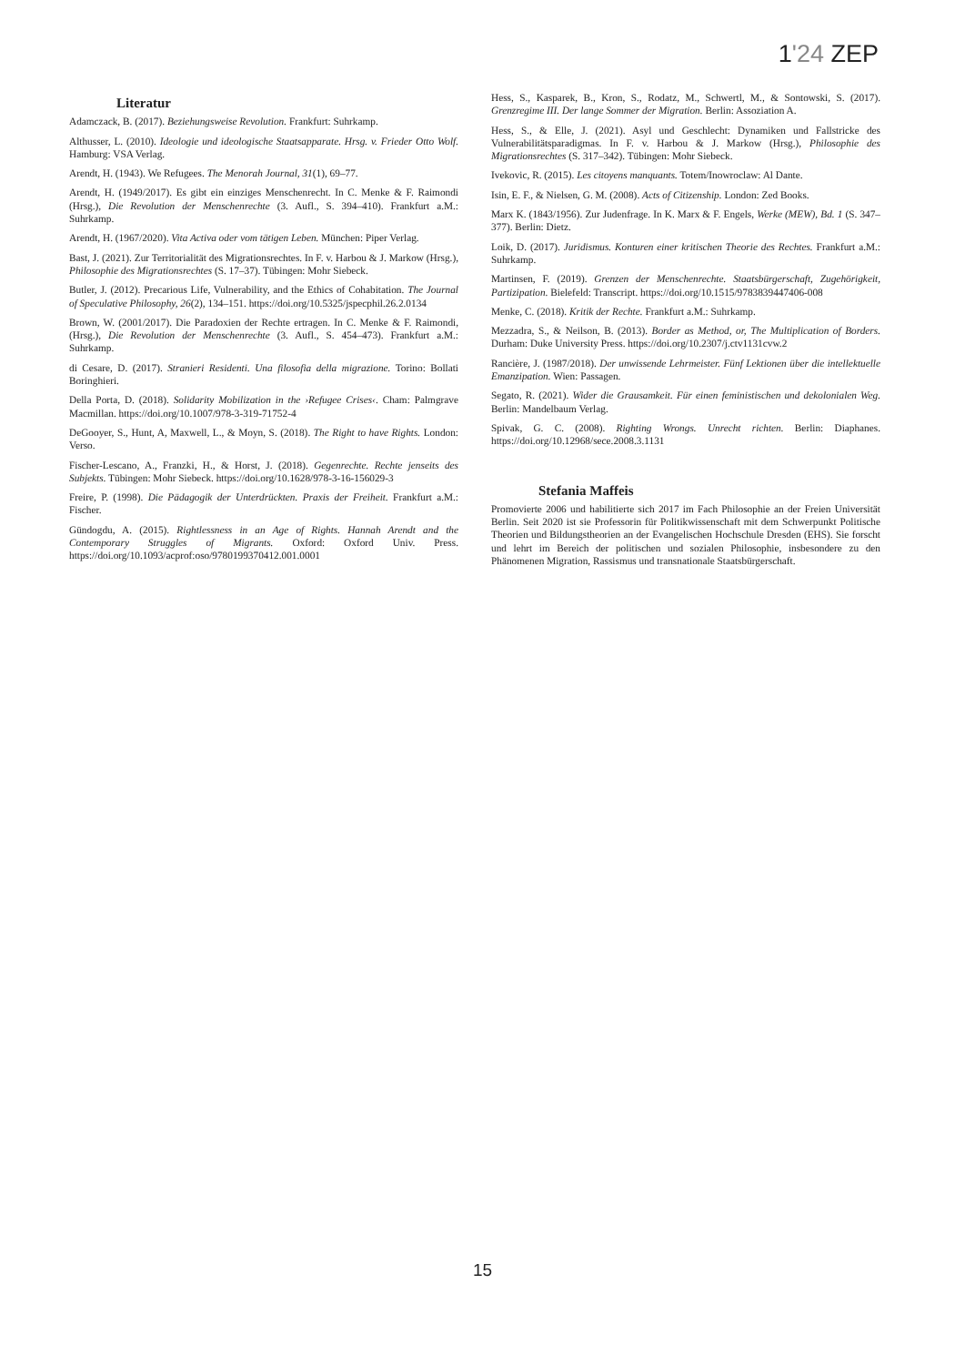1'24 ZEP
Literatur
Adamczack, B. (2017). Beziehungsweise Revolution. Frankfurt: Suhrkamp.
Althusser, L. (2010). Ideologie und ideologische Staatsapparate. Hrsg. v. Frieder Otto Wolf. Hamburg: VSA Verlag.
Arendt, H. (1943). We Refugees. The Menorah Journal, 31(1), 69–77.
Arendt, H. (1949/2017). Es gibt ein einziges Menschenrecht. In C. Menke & F. Raimondi (Hrsg.), Die Revolution der Menschenrechte (3. Aufl., S. 394–410). Frankfurt a.M.: Suhrkamp.
Arendt, H. (1967/2020). Vita Activa oder vom tätigen Leben. München: Piper Verlag.
Bast, J. (2021). Zur Territorialität des Migrationsrechtes. In F. v. Harbou & J. Markow (Hrsg.), Philosophie des Migrationsrechtes (S. 17–37). Tübingen: Mohr Siebeck.
Butler, J. (2012). Precarious Life, Vulnerability, and the Ethics of Cohabitation. The Journal of Speculative Philosophy, 26(2), 134–151. https://doi.org/10.5325/jspecphil.26.2.0134
Brown, W. (2001/2017). Die Paradoxien der Rechte ertragen. In C. Menke & F. Raimondi, (Hrsg.), Die Revolution der Menschenrechte (3. Aufl., S. 454–473). Frankfurt a.M.: Suhrkamp.
di Cesare, D. (2017). Stranieri Residenti. Una filosofia della migrazione. Torino: Bollati Boringhieri.
Della Porta, D. (2018). Solidarity Mobilization in the ›Refugee Crises‹. Cham: Palmgrave Macmillan. https://doi.org/10.1007/978-3-319-71752-4
DeGooyer, S., Hunt, A, Maxwell, L., & Moyn, S. (2018). The Right to have Rights. London: Verso.
Fischer-Lescano, A., Franzki, H., & Horst, J. (2018). Gegenrechte. Rechte jenseits des Subjekts. Tübingen: Mohr Siebeck. https://doi.org/10.1628/978-3-16-156029-3
Freire, P. (1998). Die Pädagogik der Unterdrückten. Praxis der Freiheit. Frankfurt a.M.: Fischer.
Gündogdu, A. (2015). Rightlessness in an Age of Rights. Hannah Arendt and the Contemporary Struggles of Migrants. Oxford: Oxford Univ. Press. https://doi.org/10.1093/acprof:oso/9780199370412.001.0001
Hess, S., Kasparek, B., Kron, S., Rodatz, M., Schwertl, M., & Sontowski, S. (2017). Grenzregime III. Der lange Sommer der Migration. Berlin: Assoziation A.
Hess, S., & Elle, J. (2021). Asyl und Geschlecht: Dynamiken und Fallstricke des Vulnerabilitätsparadigmas. In F. v. Harbou & J. Markow (Hrsg.), Philosophie des Migrationsrechtes (S. 317–342). Tübingen: Mohr Siebeck.
Ivekovic, R. (2015). Les citoyens manquants. Totem/Inowroclaw: Al Dante.
Isin, E. F., & Nielsen, G. M. (2008). Acts of Citizenship. London: Zed Books.
Marx K. (1843/1956). Zur Judenfrage. In K. Marx & F. Engels, Werke (MEW), Bd. 1 (S. 347–377). Berlin: Dietz.
Loik, D. (2017). Juridismus. Konturen einer kritischen Theorie des Rechtes. Frankfurt a.M.: Suhrkamp.
Martinsen, F. (2019). Grenzen der Menschenrechte. Staatsbürgerschaft, Zugehörigkeit, Partizipation. Bielefeld: Transcript. https://doi.org/10.1515/9783839447406-008
Menke, C. (2018). Kritik der Rechte. Frankfurt a.M.: Suhrkamp.
Mezzadra, S., & Neilson, B. (2013). Border as Method, or, The Multiplication of Borders. Durham: Duke University Press. https://doi.org/10.2307/j.ctv1131cvw.2
Rancière, J. (1987/2018). Der unwissende Lehrmeister. Fünf Lektionen über die intellektuelle Emanzipation. Wien: Passagen.
Segato, R. (2021). Wider die Grausamkeit. Für einen feministischen und dekolonialen Weg. Berlin: Mandelbaum Verlag.
Spivak, G. C. (2008). Righting Wrongs. Unrecht richten. Berlin: Diaphanes. https://doi.org/10.12968/sece.2008.3.1131
Stefania Maffeis
Promovierte 2006 und habilitierte sich 2017 im Fach Philosophie an der Freien Universität Berlin. Seit 2020 ist sie Professorin für Politikwissenschaft mit dem Schwerpunkt Politische Theorien und Bildungstheorien an der Evangelischen Hochschule Dresden (EHS). Sie forscht und lehrt im Bereich der politischen und sozialen Philosophie, insbesondere zu den Phänomenen Migration, Rassismus und transnationale Staatsbürgerschaft.
15